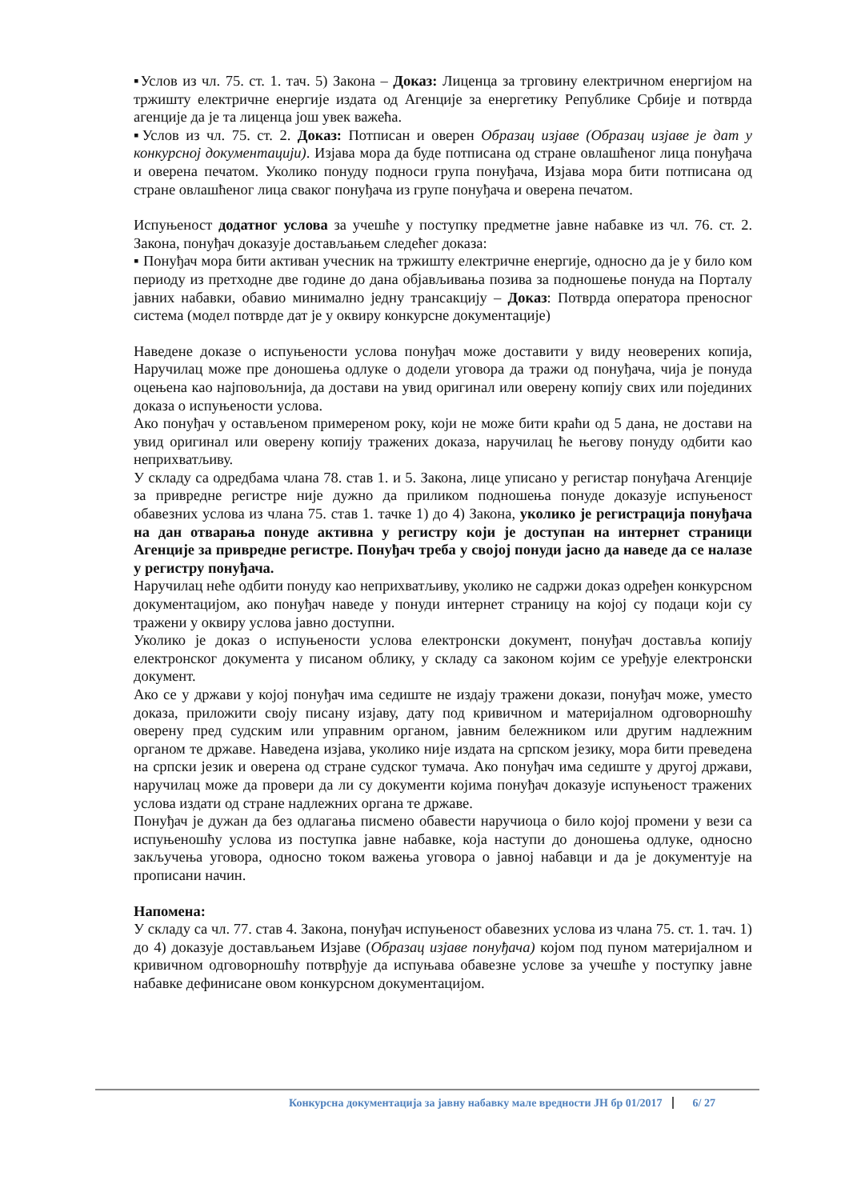▪Услов из чл. 75. ст. 1. тач. 5) Закона – Доказ: Лиценца за трговину електричном енергијом на тржишту електричне енергије издата од Агенције за енергетику Републике Србије и потврда агенције да је та лиценца још увек важећа.
▪Услов из чл. 75. ст. 2. Доказ: Потписан и оверен Образац изјаве (Образац изјаве је дат у конкурсној документацији). Изјава мора да буде потписана од стране овлашћеног лица понуђача и оверена печатом. Уколико понуду подноси група понуђача, Изјава мора бити потписана од стране овлашћеног лица сваког понуђача из групе понуђача и оверена печатом.
Испуњеност додатног услова за учешће у поступку предметне јавне набавке из чл. 76. ст. 2. Закона, понуђач доказује достављањем следећег доказа:
▪ Понуђач мора бити активан учесник на тржишту електричне енергије, односно да је у било ком периоду из претходне две године до дана објављивања позива за подношење понуда на Порталу јавних набавки, обавио минимално једну трансакцију – Доказ: Потврда оператора преносног система (модел потврде дат је у оквиру конкурсне документације)
Наведене доказе о испуњености услова понуђач може доставити у виду неоверених копија, Наручилац може пре доношења одлуке о додели уговора да тражи од понуђача, чија је понуда оцењена као најповољнија, да достави на увид оригинал или оверену копију свих или појединих доказа о испуњености услова.
Ако понуђач у остављеном примереном року, који не може бити краћи од 5 дана, не достави на увид оригинал или оверену копију тражених доказа, наручилац ће његову понуду одбити као неприхватљиву.
У складу са одредбама члана 78. став 1. и 5. Закона, лице уписано у регистар понуђача Агенције за привредне регистре није дужно да приликом подношења понуде доказује испуњеност обавезних услова из члана 75. став 1. тачке 1) до 4) Закона, уколико је регистрација понуђача на дан отварања понуде активна у регистру који је доступан на интернет страници Агенције за привредне регистре. Понуђач треба у својој понуди јасно да наведе да се налазе у регистру понуђача.
Наручилац неће одбити понуду као неприхватљиву, уколико не садржи доказ одређен конкурсном документацијом, ако понуђач наведе у понуди интернет страницу на којој су подаци који су тражени у оквиру услова јавно доступни.
Уколико је доказ о испуњености услова електронски документ, понуђач доставља копију електронског документа у писаном облику, у складу са законом којим се уређује електронски документ.
Ако се у држави у којој понуђач има седиште не издају тражени докази, понуђач може, уместо доказа, приложити своју писану изјаву, дату под кривичном и материјалном одговорношћу оверену пред судским или управним органом, јавним бележником или другим надлежним органом те државе. Наведена изјава, уколико није издата на српском језику, мора бити преведена на српски језик и оверена од стране судског тумача. Ако понуђач има седиште у другој држави, наручилац може да провери да ли су документи којима понуђач доказује испуњеност тражених услова издати од стране надлежних органа те државе.
Понуђач је дужан да без одлагања писмено обавести наручиоца о било којој промени у вези са испуњеношћу услова из поступка јавне набавке, која наступи до доношења одлуке, односно закључења уговора, односно током важења уговора о јавној набавци и да је документује на прописани начин.
Напомена:
У складу са чл. 77. став 4. Закона, понуђач испуњеност обавезних услова из члана 75. ст. 1. тач. 1) до 4) доказује достављањем Изјаве (Образац изјаве понуђача) којом под пуном материјалном и кривичном одговорношћу потврђује да испуњава обавезне услове за учешће у поступку јавне набавке дефинисане овом конкурсном документацијом.
Конкурсна документација за јавну набавку мале вредности ЈН бр 01/2017 6/ 27